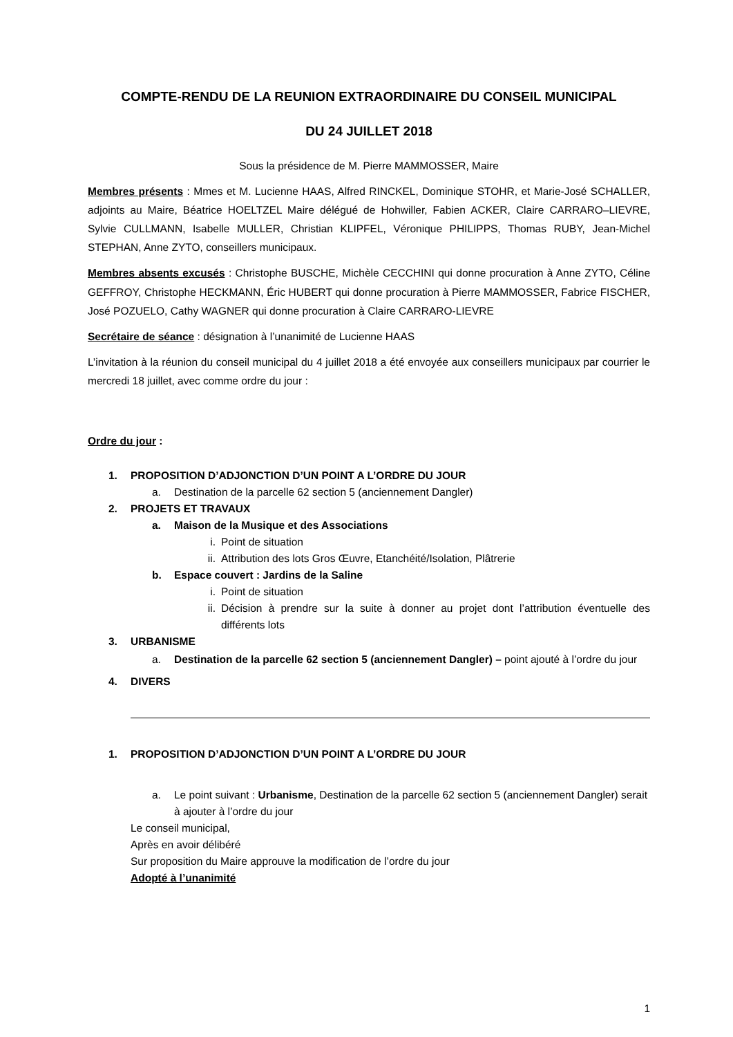COMPTE-RENDU DE LA REUNION EXTRAORDINAIRE DU CONSEIL MUNICIPAL
DU 24 JUILLET 2018
Sous la présidence de M. Pierre MAMMOSSER, Maire
Membres présents : Mmes et M. Lucienne HAAS, Alfred RINCKEL, Dominique STOHR, et Marie-José SCHALLER, adjoints au Maire, Béatrice HOELTZEL Maire délégué de Hohwiller, Fabien ACKER, Claire CARRARO–LIEVRE, Sylvie CULLMANN, Isabelle MULLER, Christian KLIPFEL, Véronique PHILIPPS, Thomas RUBY, Jean-Michel STEPHAN, Anne ZYTO, conseillers municipaux.
Membres absents excusés : Christophe BUSCHE, Michèle CECCHINI qui donne procuration à Anne ZYTO, Céline GEFFROY, Christophe HECKMANN, Éric HUBERT qui donne procuration à Pierre MAMMOSSER, Fabrice FISCHER, José POZUELO, Cathy WAGNER qui donne procuration à Claire CARRARO-LIEVRE
Secrétaire de séance : désignation à l’unanimité de Lucienne HAAS
L’invitation à la réunion du conseil municipal du 4 juillet 2018 a été envoyée aux conseillers municipaux par courrier le mercredi 18 juillet, avec comme ordre du jour :
Ordre du jour :
1. PROPOSITION D’ADJONCTION D’UN POINT A L’ORDRE DU JOUR
a. Destination de la parcelle 62 section 5 (anciennement Dangler)
2. PROJETS ET TRAVAUX
a. Maison de la Musique et des Associations
i. Point de situation
ii. Attribution des lots Gros Œuvre, Etanchéité/Isolation, Plâtrerie
b. Espace couvert : Jardins de la Saline
i. Point de situation
ii. Décision à prendre sur la suite à donner au projet dont l’attribution éventuelle des différents lots
3. URBANISME
a. Destination de la parcelle 62 section 5 (anciennement Dangler) – point ajouté à l’ordre du jour
4. DIVERS
1. PROPOSITION D’ADJONCTION D’UN POINT A L’ORDRE DU JOUR
a. Le point suivant : Urbanisme, Destination de la parcelle 62 section 5 (anciennement Dangler) serait à ajouter à l’ordre du jour
Le conseil municipal,
Après en avoir délibéré
Sur proposition du Maire approuve la modification de l’ordre du jour
Adopté à l’unanimité
1